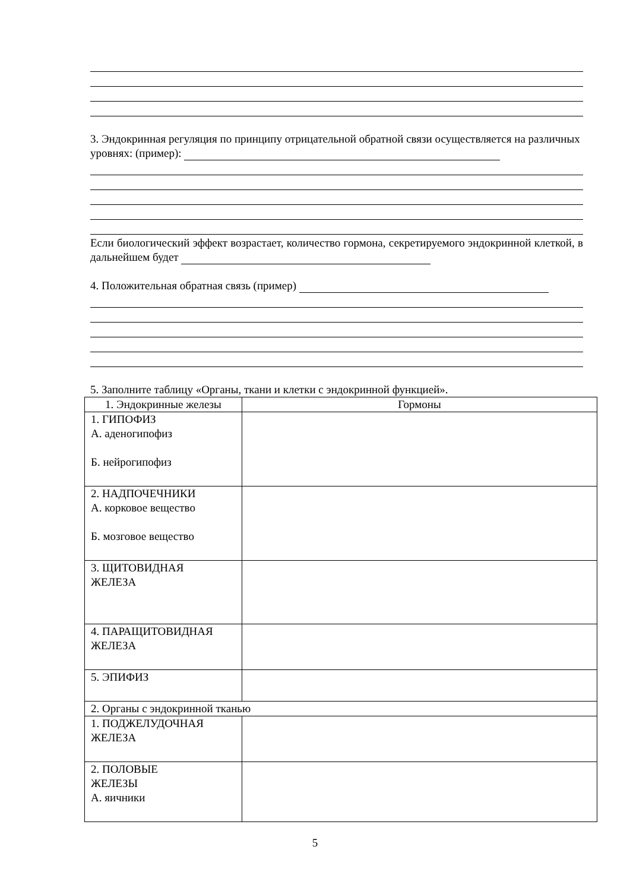3. Эндокринная регуляция по принципу отрицательной обратной связи осуществляется на различных уровнях: (пример):
Если биологический эффект возрастает, количество гормона, секретируемого эндокринной клеткой, в дальнейшем будет
4. Положительная обратная связь (пример)
5. Заполните таблицу «Органы, ткани и клетки с эндокринной функцией».
| 1. Эндокринные железы | Гормоны |
| 1. ГИПОФИЗ А. аденогипофиз Б. нейрогипофиз | |
| 2. НАДПОЧЕЧНИКИ А. корковое вещество Б. мозговое вещество | |
| 3. ЩИТОВИДНАЯ ЖЕЛЕЗА | |
| 4. ПАРАЩИТОВИДНАЯ ЖЕЛЕЗА | |
| 5. ЭПИФИЗ | |
| 2. Органы с эндокринной тканью | |
| 1. ПОДЖЕЛУДОЧНАЯ ЖЕЛЕЗА | |
| 2. ПОЛОВЫЕ ЖЕЛЕЗЫ А. яичники | |
5